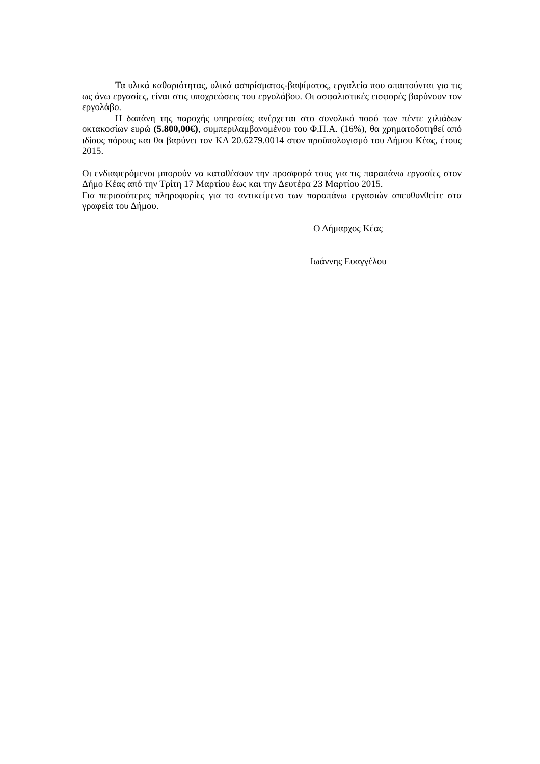Τα υλικά καθαριότητας, υλικά ασπρίσματος-βαψίματος, εργαλεία που απαιτούνται για τις ως άνω εργασίες, είναι στις υποχρεώσεις του εργολάβου. Οι ασφαλιστικές εισφορές βαρύνουν τον εργολάβο.
Η δαπάνη της παροχής υπηρεσίας ανέρχεται στο συνολικό ποσό των πέντε χιλιάδων οκτακοσίων ευρώ (5.800,00€), συμπεριλαμβανομένου του Φ.Π.Α. (16%), θα χρηματοδοτηθεί από ιδίους πόρους και θα βαρύνει τον ΚΑ 20.6279.0014 στον προϋπολογισμό του Δήμου Κέας, έτους 2015.
Οι ενδιαφερόμενοι μπορούν να καταθέσουν την προσφορά τους για τις παραπάνω εργασίες στον Δήμο Κέας από την Τρίτη 17 Μαρτίου έως και την Δευτέρα 23 Μαρτίου 2015.
Για περισσότερες πληροφορίες για το αντικείμενο των παραπάνω εργασιών απευθυνθείτε στα γραφεία του Δήμου.
Ο Δήμαρχος Κέας
Ιωάννης Ευαγγέλου